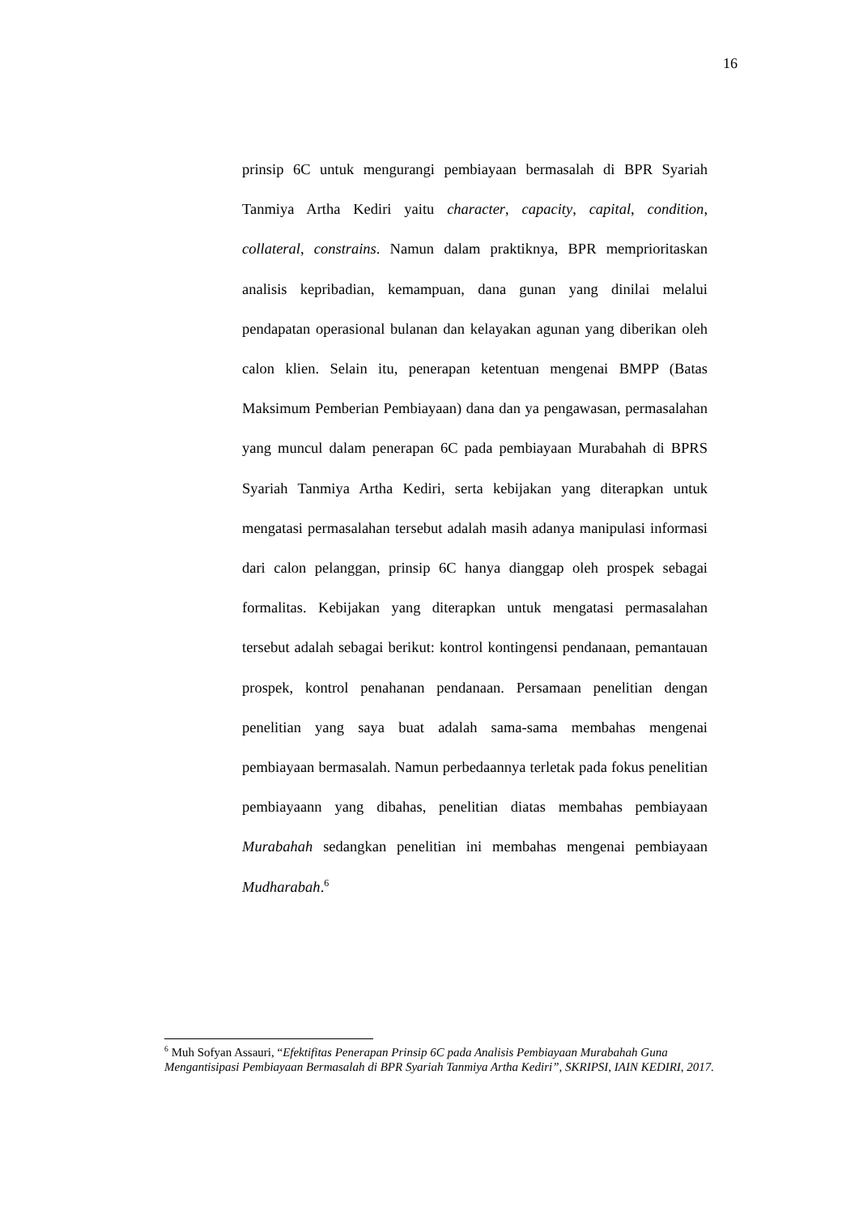16
prinsip 6C untuk mengurangi pembiayaan bermasalah di BPR Syariah Tanmiya Artha Kediri yaitu character, capacity, capital, condition, collateral, constrains. Namun dalam praktiknya, BPR memprioritaskan analisis kepribadian, kemampuan, dana gunan yang dinilai melalui pendapatan operasional bulanan dan kelayakan agunan yang diberikan oleh calon klien. Selain itu, penerapan ketentuan mengenai BMPP (Batas Maksimum Pemberian Pembiayaan) dana dan ya pengawasan, permasalahan yang muncul dalam penerapan 6C pada pembiayaan Murabahah di BPRS Syariah Tanmiya Artha Kediri, serta kebijakan yang diterapkan untuk mengatasi permasalahan tersebut adalah masih adanya manipulasi informasi dari calon pelanggan, prinsip 6C hanya dianggap oleh prospek sebagai formalitas. Kebijakan yang diterapkan untuk mengatasi permasalahan tersebut adalah sebagai berikut: kontrol kontingensi pendanaan, pemantauan prospek, kontrol penahanan pendanaan. Persamaan penelitian dengan penelitian yang saya buat adalah sama-sama membahas mengenai pembiayaan bermasalah. Namun perbedaannya terletak pada fokus penelitian pembiayaann yang dibahas, penelitian diatas membahas pembiayaan Murabahah sedangkan penelitian ini membahas mengenai pembiayaan Mudharabah.<sup>6</sup>
<sup>6</sup> Muh Sofyan Assauri, “Efektifitas Penerapan Prinsip 6C pada Analisis Pembiayaan Murabahah Guna Mengantisipasi Pembiayaan Bermasalah di BPR Syariah Tanmiya Artha Kediri”, SKRIPSI, IAIN KEDIRI, 2017.